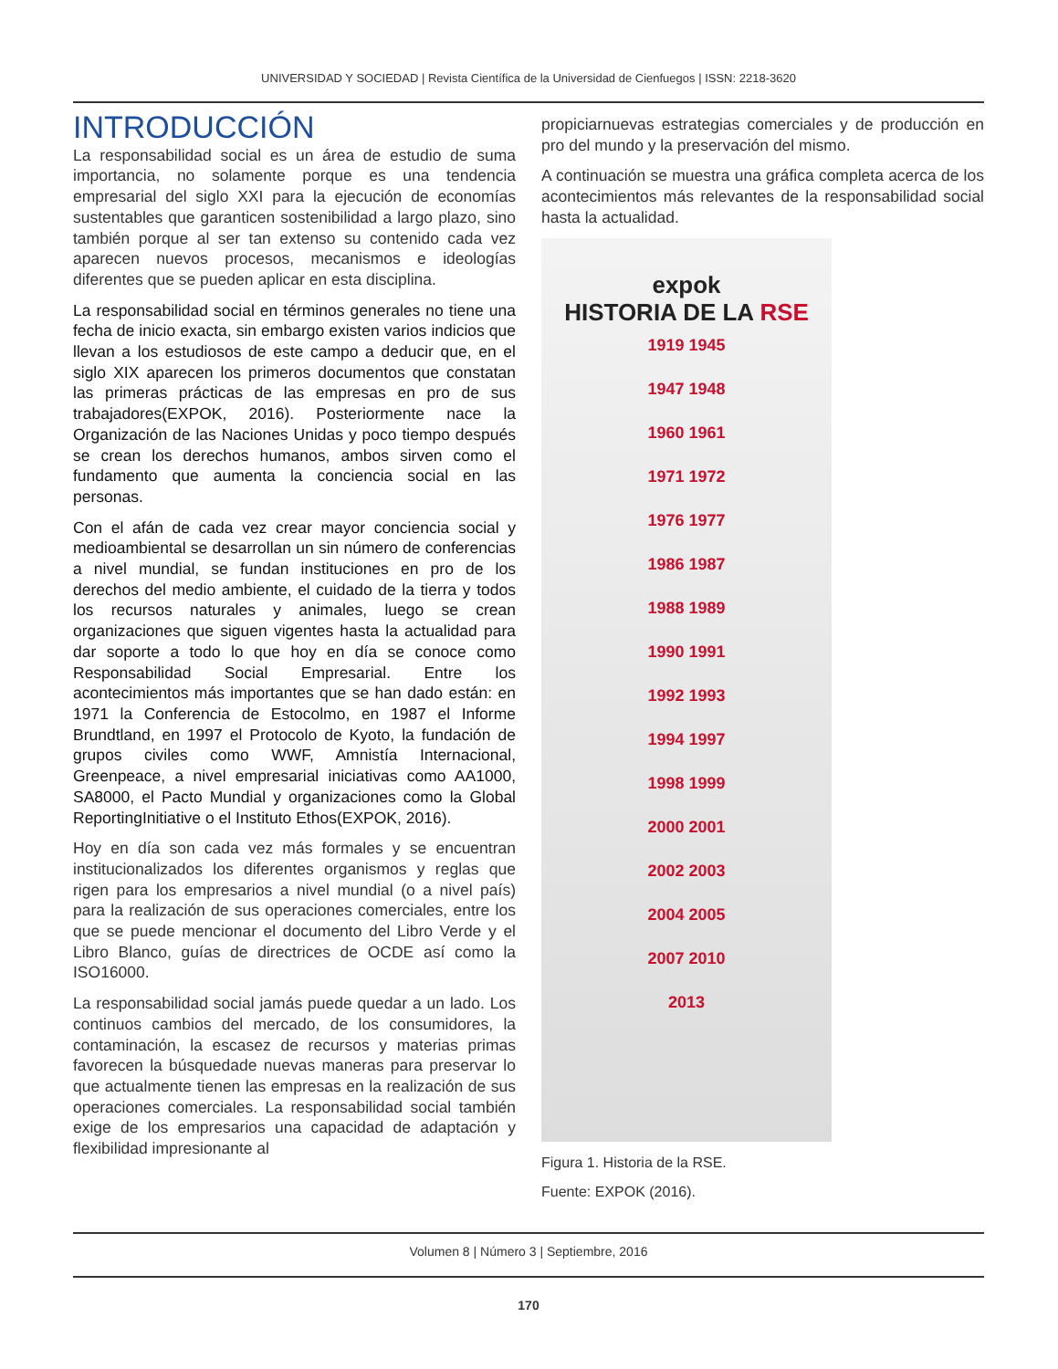UNIVERSIDAD Y SOCIEDAD | Revista Científica de la Universidad de Cienfuegos | ISSN: 2218-3620
INTRODUCCIÓN
La responsabilidad social es un área de estudio de suma importancia, no solamente porque es una tendencia empresarial del siglo XXI para la ejecución de economías sustentables que garanticen sostenibilidad a largo plazo, sino también porque al ser tan extenso su contenido cada vez aparecen nuevos procesos, mecanismos e ideologías diferentes que se pueden aplicar en esta disciplina.
La responsabilidad social en términos generales no tiene una fecha de inicio exacta, sin embargo existen varios indicios que llevan a los estudiosos de este campo a deducir que, en el siglo XIX aparecen los primeros documentos que constatan las primeras prácticas de las empresas en pro de sus trabajadores(EXPOK, 2016). Posteriormente nace la Organización de las Naciones Unidas y poco tiempo después se crean los derechos humanos, ambos sirven como el fundamento que aumenta la conciencia social en las personas.
Con el afán de cada vez crear mayor conciencia social y medioambiental se desarrollan un sin número de conferencias a nivel mundial, se fundan instituciones en pro de los derechos del medio ambiente, el cuidado de la tierra y todos los recursos naturales y animales, luego se crean organizaciones que siguen vigentes hasta la actualidad para dar soporte a todo lo que hoy en día se conoce como Responsabilidad Social Empresarial. Entre los acontecimientos más importantes que se han dado están: en 1971 la Conferencia de Estocolmo, en 1987 el Informe Brundtland, en 1997 el Protocolo de Kyoto, la fundación de grupos civiles como WWF, Amnistía Internacional, Greenpeace, a nivel empresarial iniciativas como AA1000, SA8000, el Pacto Mundial y organizaciones como la Global ReportingInitiative o el Instituto Ethos(EXPOK, 2016).
Hoy en día son cada vez más formales y se encuentran institucionalizados los diferentes organismos y reglas que rigen para los empresarios a nivel mundial (o a nivel país) para la realización de sus operaciones comerciales, entre los que se puede mencionar el documento del Libro Verde y el Libro Blanco, guías de directrices de OCDE así como la ISO16000.
La responsabilidad social jamás puede quedar a un lado. Los continuos cambios del mercado, de los consumidores, la contaminación, la escasez de recursos y materias primas favorecen la búsquedade nuevas maneras para preservar lo que actualmente tienen las empresas en la realización de sus operaciones comerciales. La responsabilidad social también exige de los empresarios una capacidad de adaptación y flexibilidad impresionante al
propiciarnuevas estrategias comerciales y de producción en pro del mundo y la preservación del mismo.
A continuación se muestra una gráfica completa acerca de los acontecimientos más relevantes de la responsabilidad social hasta la actualidad.
expok
HISTORIA DE LA RSE
1919 1945
1947 1948
1960 1961
1971 1972
1976 1977
1986 1987
1988 1989
1990 1991
1992 1993
1994 1997
1998 1999
2000 2001
2002 2003
2004 2005
2007 2010
2013
Figura 1. Historia de la RSE.
Fuente: EXPOK (2016).
Volumen 8 | Número 3 | Septiembre, 2016
170